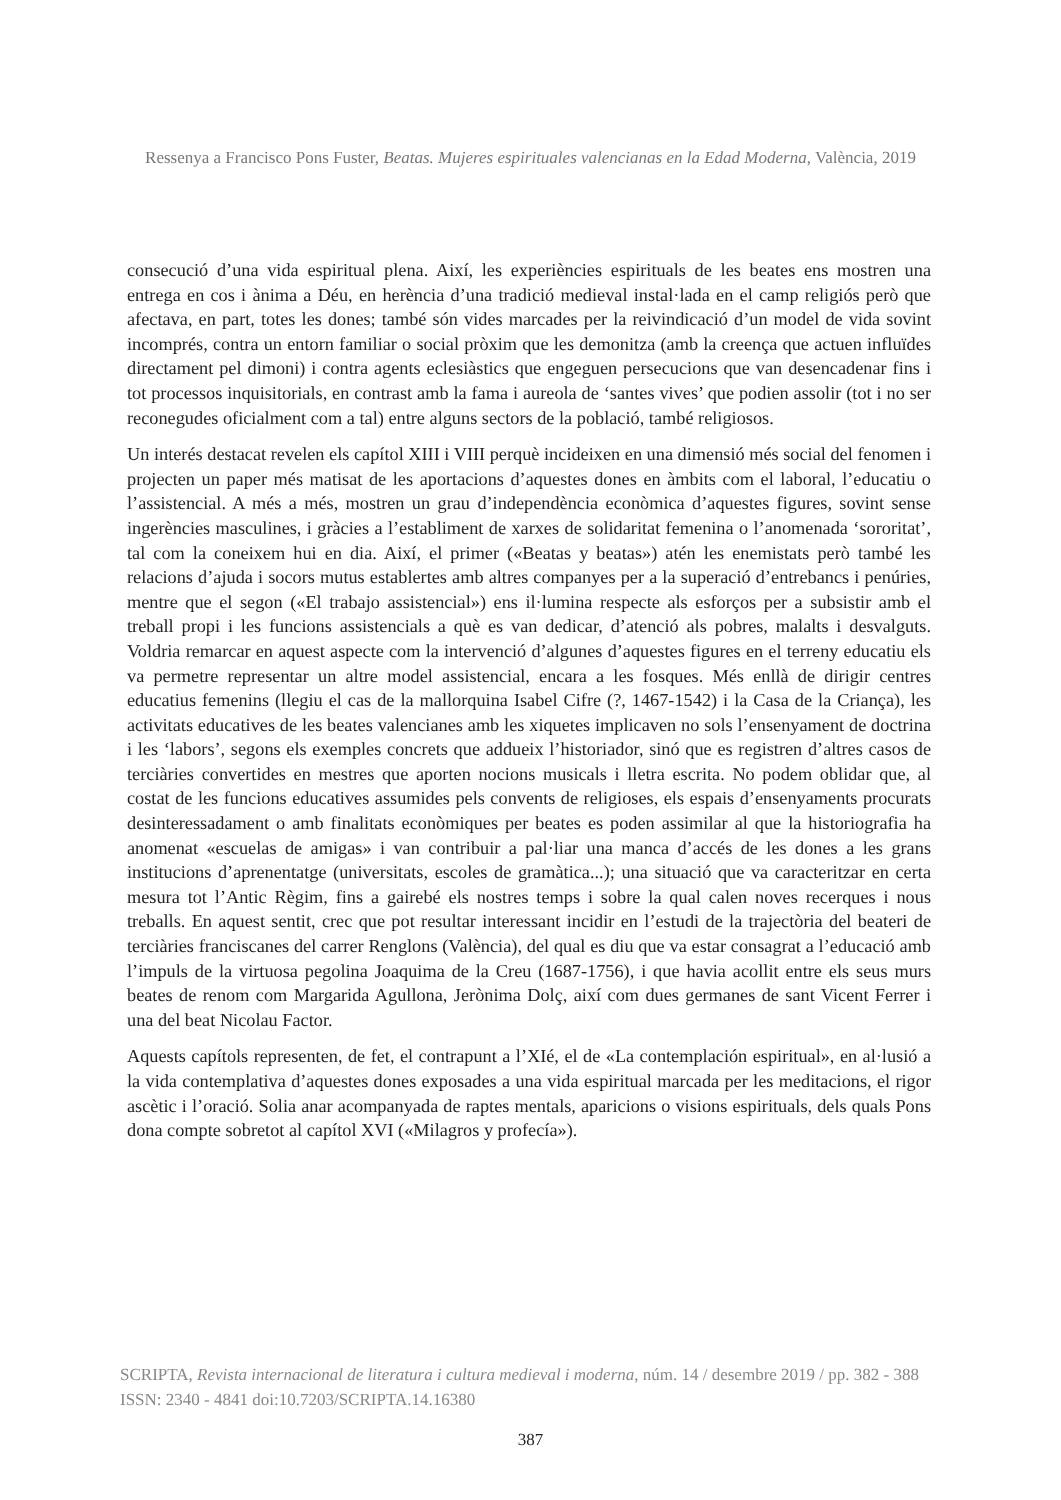Ressenya a Francisco Pons Fuster, Beatas. Mujeres espirituales valencianas en la Edad Moderna, València, 2019
consecució d’una vida espiritual plena. Així, les experiències espirituals de les beates ens mostren una entrega en cos i ànima a Déu, en herència d’una tradició medieval instal·lada en el camp religiós però que afectava, en part, totes les dones; també són vides marcades per la reivindicació d’un model de vida sovint incomprés, contra un entorn familiar o social pròxim que les demonitza (amb la creença que actuen influïdes directament pel dimoni) i contra agents eclesiàstics que engeguen persecucions que van desencadenar fins i tot processos inquisitorials, en contrast amb la fama i aureola de ‘santes vives’ que podien assolir (tot i no ser reconegudes oficialment com a tal) entre alguns sectors de la població, també religiosos.
Un interés destacat revelen els capítol XIII i VIII perquè incideixen en una dimensió més social del fenomen i projecten un paper més matisat de les aportacions d’aquestes dones en àmbits com el laboral, l’educatiu o l’assistencial. A més a més, mostren un grau d’independència econòmica d’aquestes figures, sovint sense ingerències masculines, i gràcies a l’establiment de xarxes de solidaritat femenina o l’anomenada ‘sororitat’, tal com la coneixem hui en dia. Així, el primer («Beatas y beatas») atén les enemistats però també les relacions d’ajuda i socors mutus establertes amb altres companyes per a la superació d’entrebancs i penúries, mentre que el segon («El trabajo assistencial») ens il·lumina respecte als esforços per a subsistir amb el treball propi i les funcions assistencials a què es van dedicar, d’atenció als pobres, malalts i desvalguts. Voldria remarcar en aquest aspecte com la intervenció d’algunes d’aquestes figures en el terreny educatiu els va permetre representar un altre model assistencial, encara a les fosques. Més enllà de dirigir centres educatius femenins (llegiu el cas de la mallorquina Isabel Cifre (?, 1467-1542) i la Casa de la Criança), les activitats educatives de les beates valencianes amb les xiquetes implicaven no sols l’ensenyament de doctrina i les ‘labors’, segons els exemples concrets que addueix l’historiador, sinó que es registren d’altres casos de terciàries convertides en mestres que aporten nocions musicals i lletra escrita. No podem oblidar que, al costat de les funcions educatives assumides pels convents de religioses, els espais d’ensenyaments procurats desinteressadament o amb finalitats econòmiques per beates es poden assimilar al que la historiografia ha anomenat «escuelas de amigas» i van contribuir a pal·liar una manca d’accés de les dones a les grans institucions d’aprenentatge (universitats, escoles de gramàtica...); una situació que va caracteritzar en certa mesura tot l’Antic Règim, fins a gairebé els nostres temps i sobre la qual calen noves recerques i nous treballs. En aquest sentit, crec que pot resultar interessant incidir en l’estudi de la trajectòria del beateri de terciàries franciscanes del carrer Renglons (València), del qual es diu que va estar consagrat a l’educació amb l’impuls de la virtuosa pegolina Joaquima de la Creu (1687-1756), i que havia acollit entre els seus murs beates de renom com Margarida Agullona, Jerònima Dolç, així com dues germanes de sant Vicent Ferrer i una del beat Nicolau Factor.
Aquests capítols representen, de fet, el contrapunt a l’XIé, el de «La contemplación espiritual», en al·lusió a la vida contemplativa d’aquestes dones exposades a una vida espiritual marcada per les meditacions, el rigor ascètic i l’oració. Solia anar acompanyada de raptes mentals, aparicions o visions espirituals, dels quals Pons dona compte sobretot al capítol XVI («Milagros y profecía»).
SCRIPTA, Revista internacional de literatura i cultura medieval i moderna, núm. 14 / desembre 2019 / pp. 382 - 388
ISSN: 2340 - 4841 doi:10.7203/SCRIPTA.14.16380
387